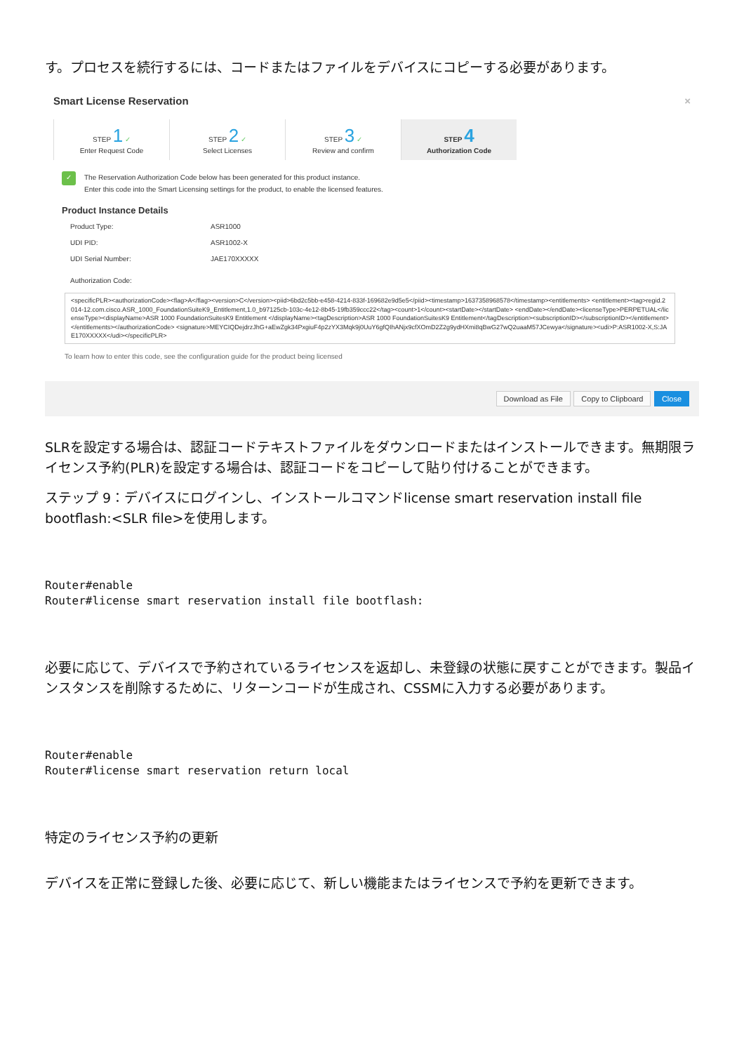す。プロセスを続行するには、コードまたはファイルをデバイスにコピーする必要があります。
Smart License Reservation ×
STEP 1 ✓
Enter Request Code
STEP 2 ✓
Select Licenses
STEP 3 ✓
Review and confirm
STEP 4
Authorization Code
✓
The Reservation Authorization Code below has been generated for this product instance.
Enter this code into the Smart Licensing settings for the product, to enable the licensed features.
Product Instance Details
Product Type: ASR1000
UDI PID: ASR1002-X
UDI Serial Number: JAE170XXXXX
Authorization Code:
<specificPLR><authorizationCode><flag>A</flag><version>C</version><piid>6bd2c5bb-e458-4214-833f-169682e9d5e5</piid><timestamp>1637358968578</timestamp><entitlements> <entitlement><tag>regid.2014-12.com.cisco.ASR_1000_FoundationSuiteK9_Entitlement,1.0_b97125cb-103c-4e12-8b45-19fb359ccc22</tag><count>1</count><startDate></startDate> <endDate></endDate><licenseType>PERPETUAL</licenseType><displayName>ASR 1000 FoundationSuitesK9 Entitlement </displayName><tagDescription>ASR 1000 FoundationSuitesK9 Entitlement</tagDescription><subscriptionID></subscriptionID></entitlement></entitlements></authorizationCode> <signature>MEYCIQDejdrzJhG+aEwZgk34PxgiuF4p2zYX3Mqk9j0UuY6gfQIhANjx9cfXOmD2Z2g9ydHXmi8qBwG27wQ2uaaM57JCewya</signature><udi>P:ASR1002-X,S:JAE170XXXXX</udi></specificPLR>
To learn how to enter this code, see the configuration guide for the product being licensed
Download as File Copy to Clipboard Close
SLRを設定する場合は、認証コードテキストファイルをダウンロードまたはインストールできます。無期限ライセンス予約(PLR)を設定する場合は、認証コードをコピーして貼り付けることができます。
ステップ 9：デバイスにログインし、インストールコマンドlicense smart reservation install file bootflash:<SLR file>を使用します。
Router#enable
Router#license smart reservation install file bootflash:
必要に応じて、デバイスで予約されているライセンスを返却し、未登録の状態に戻すことができます。製品インスタンスを削除するために、リターンコードが生成され、CSSMに入力する必要があります。
Router#enable
Router#license smart reservation return local
特定のライセンス予約の更新
デバイスを正常に登録した後、必要に応じて、新しい機能またはライセンスで予約を更新できます。